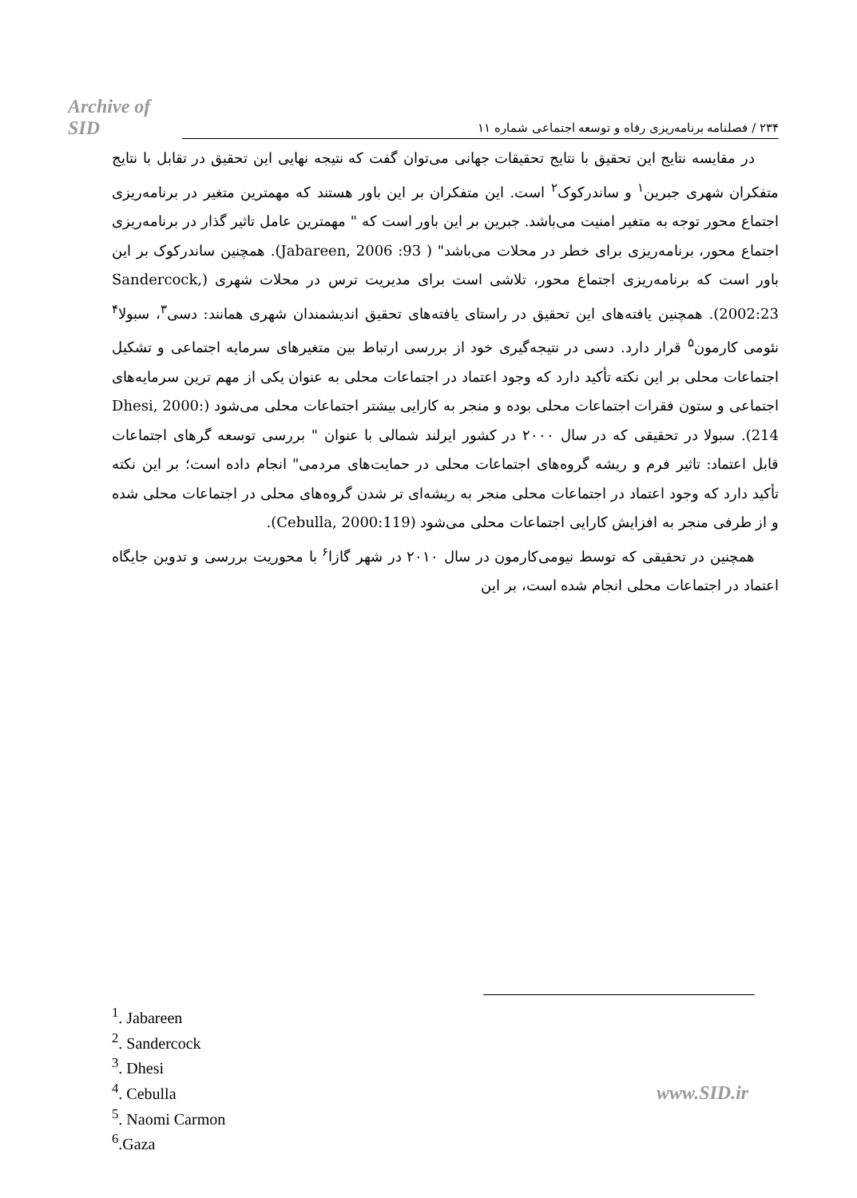Archive of SID ۲۳۴ / فصلنامه برنامه‌ریزی رفاه و توسعه اجتماعی شماره ۱۱
در مقایسه نتایج این تحقیق با نتایج تحقیقات جهانی می‌توان گفت که نتیجه نهایی این تحقیق در تقابل با نتایج متفکران شهری جبرین<sup>۱</sup> و ساندرکوک<sup>۲</sup> است. این متفکران بر این باور هستند که مهمترین متغیر در برنامه‌ریزی اجتماع محور توجه به متغیر امنیت می‌باشد. جبرین بر این باور است که " مهمترین عامل تاثیر گذار در برنامه‌ریزی اجتماع محور، برنامه‌ریزی برای خطر در محلات می‌باشد" ( Jabareen, 2006 :93). همچنین ساندرکوک بر این باور است که برنامه‌ریزی اجتماع محور، تلاشی است برای مدیریت ترس در محلات شهری (Sandercock, 2002:23). همچنین یافته‌های این تحقیق در راستای یافته‌های تحقیق اندیشمندان شهری همانند: دسی<sup>۳</sup>، سبولا<sup>۴</sup> نئومی کارمون<sup>۵</sup> قرار دارد. دسی در نتیجه‌گیری خود از بررسی ارتباط بین متغیرهای سرمایه اجتماعی و تشکیل اجتماعات محلی بر این نکته تأکید دارد که وجود اعتماد در اجتماعات محلی به عنوان یکی از مهم ترین سرمایه‌های اجتماعی و ستون فقرات اجتماعات محلی بوده و منجر به کارایی بیشتر اجتماعات محلی می‌شود (Dhesi, 2000: 214). سبولا در تحقیقی که در سال ۲۰۰۰ در کشور ایرلند شمالی با عنوان " بررسی توسعه گرهای اجتماعات قابل اعتماد: تاثیر فرم و ریشه گروه‌های اجتماعات محلی در حمایت‌های مردمی" انجام داده است؛ بر این نکته تأکید دارد که وجود اعتماد در اجتماعات محلی منجر به ریشه‌ای تر شدن گروه‌های محلی در اجتماعات محلی شده و از طرفی منجر به افزایش کارایی اجتماعات محلی می‌شود (Cebulla, 2000:119).
همچنین در تحقیقی که توسط نیومی‌کارمون در سال ۲۰۱۰ در شهر گازا<sup>۶</sup> با محوریت بررسی و تدوین جایگاه اعتماد در اجتماعات محلی انجام شده است، بر این
<sup>1</sup>. Jabareen
<sup>2</sup>. Sandercock
<sup>3</sup>. Dhesi
<sup>4</sup>. Cebulla
<sup>5</sup>. Naomi Carmon
<sup>6</sup>.Gaza
www.SID.ir